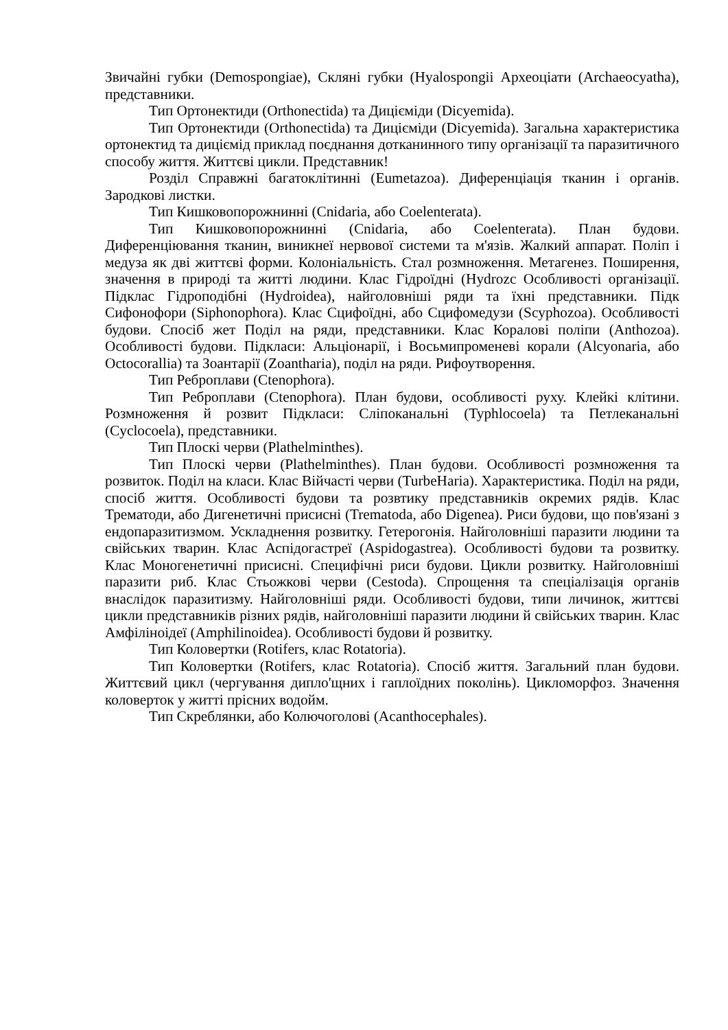Звичайні губки (Demospongiae), Скляні губки (Hyalospongii Археоціати (Archaeocyatha), представники.
Тип Ортонектиди (Orthonectida) та Дицієміди (Dicyemida).
Тип Ортонектиди (Orthonectida) та Дицієміди (Dicyemida). Загальна характеристика ортонектид та диціємід приклад поєднання дотканинного типу організації та паразитичного способу життя. Життєві цикли. Представник!
Розділ Справжні багатоклітинні (Eumetazoa). Диференціація тканин і органів. Зародкові листки.
Тип Кишковопорожнинні (Cnidaria, або Coelenterata).
Тип Кишковопорожнинні (Cnidaria, або Coelenterata). План будови. Диференціювання тканин, виникнеї нервової системи та м'язів. Жалкий аппарат. Поліп і медуза як дві життєві форми. Колоніальність. Стал розмноження. Метагенез. Поширення, значення в природі та житті людини. Клас Гідроїдні (Hydrozc Особливості організації. Підклас Гідроподібні (Hydroidea), найголовніші ряди та їхні представники. Підк Сифонофори (Siphonophora). Клас Сцифоїдні, або Сцифомедузи (Scyphozoa). Особливості будови. Спосіб жет Поділ на ряди, представники. Клас Коралові поліпи (Anthozoa). Особливості будови. Підкласи: Альціонарії, і Восьмипроменеві корали (Alcyonaria, або Octocorallia) та Зоантарії (Zoantharia), поділ на ряди. Рифоутворення.
Тип Реброплави (Ctenophora).
Тип Реброплави (Ctenophora). План будови, особливості руху. Клейкі клітини. Розмноження й розвит Підкласи: Сліпоканальні (Typhlocoela) та Петлеканальні (Cyclocoela), представники.
Тип Плоскі черви (Plathelminthes).
Тип Плоскі черви (Plathelminthes). План будови. Особливості розмноження та розвиток. Поділ на класи. Клас Війчасті черви (TurbeHaria). Характеристика. Поділ на ряди, спосіб життя. Особливості будови та розвтику представників окремих рядів. Клас Трематоди, або Дигенетичні присисні (Trematoda, або Digenea). Риси будови, що пов'язані з ендопаразитизмом. Ускладнення розвитку. Гетерогонія. Найголовніші паразити людини та свійських тварин. Клас Аспідогастреї (Aspidogastrea). Особливості будови та розвитку. Клас Моногенетичні присисні. Специфічні риси будови. Цикли розвитку. Найголовніші паразити риб. Клас Стьожкові черви (Cestoda). Спрощення та спеціалізація органів внаслідок паразитизму. Найголовніші ряди. Особливості будови, типи личинок, життєві цикли представників різних рядів, найголовніші паразити людини й свійських тварин. Клас Амфіліноідеї (Amphilinoidea). Особливості будови й розвитку.
Тип Коловертки (Rotifers, клас Rotatoria).
Тип Коловертки (Rotifers, клас Rotatoria). Спосіб життя. Загальний план будови. Життєвий цикл (чергування дипло'щних і гаплоїдних поколінь). Цикломорфоз. Значення коловерток у житті прісних водойм.
Тип Скреблянки, або Колючоголові (Acanthocephales).